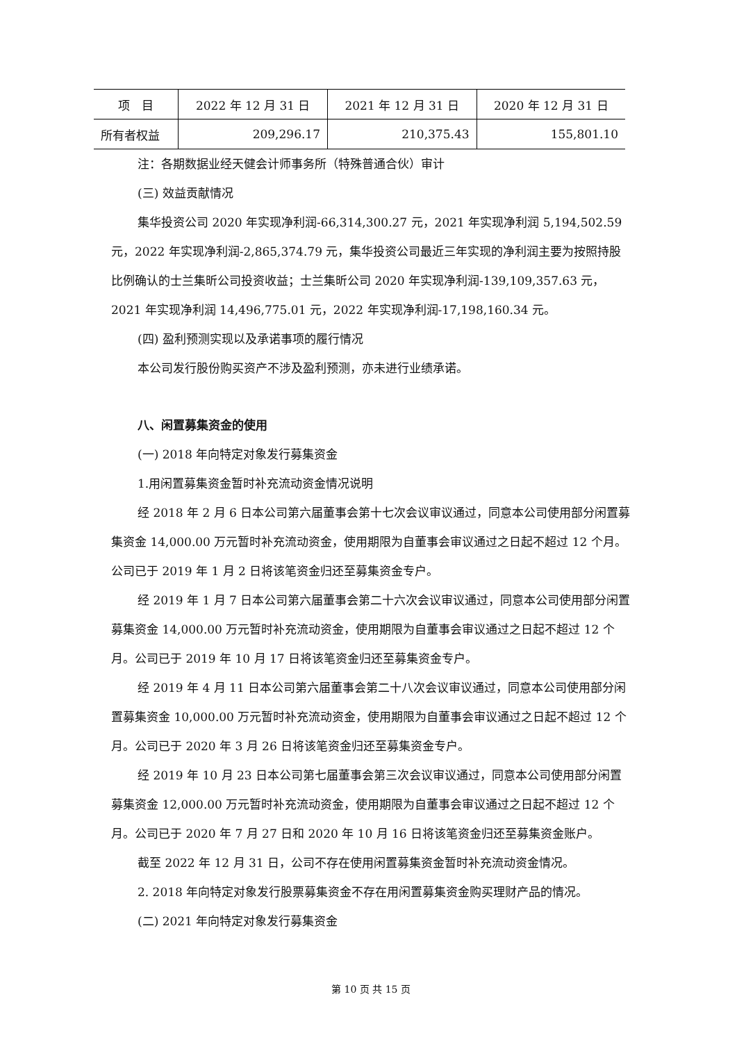| 项 目 | 2022 年 12 月 31 日 | 2021 年 12 月 31 日 | 2020 年 12 月 31 日 |
| --- | --- | --- | --- |
| 所有者权益 | 209,296.17 | 210,375.43 | 155,801.10 |
注：各期数据业经天健会计师事务所（特殊普通合伙）审计
(三) 效益贡献情况
集华投资公司 2020 年实现净利润-66,314,300.27 元，2021 年实现净利润 5,194,502.59 元，2022 年实现净利润-2,865,374.79 元，集华投资公司最近三年实现的净利润主要为按照持股比例确认的士兰集昕公司投资收益；士兰集昕公司 2020 年实现净利润-139,109,357.63 元，2021 年实现净利润 14,496,775.01 元，2022 年实现净利润-17,198,160.34 元。
(四) 盈利预测实现以及承诺事项的履行情况
本公司发行股份购买资产不涉及盈利预测，亦未进行业绩承诺。
八、闲置募集资金的使用
(一) 2018 年向特定对象发行募集资金
1.用闲置募集资金暂时补充流动资金情况说明
经 2018 年 2 月 6 日本公司第六届董事会第十七次会议审议通过，同意本公司使用部分闲置募集资金 14,000.00 万元暂时补充流动资金，使用期限为自董事会审议通过之日起不超过 12 个月。公司已于 2019 年 1 月 2 日将该笔资金归还至募集资金专户。
经 2019 年 1 月 7 日本公司第六届董事会第二十六次会议审议通过，同意本公司使用部分闲置募集资金 14,000.00 万元暂时补充流动资金，使用期限为自董事会审议通过之日起不超过 12 个月。公司已于 2019 年 10 月 17 日将该笔资金归还至募集资金专户。
经 2019 年 4 月 11 日本公司第六届董事会第二十八次会议审议通过，同意本公司使用部分闲置募集资金 10,000.00 万元暂时补充流动资金，使用期限为自董事会审议通过之日起不超过 12 个月。公司已于 2020 年 3 月 26 日将该笔资金归还至募集资金专户。
经 2019 年 10 月 23 日本公司第七届董事会第三次会议审议通过，同意本公司使用部分闲置募集资金 12,000.00 万元暂时补充流动资金，使用期限为自董事会审议通过之日起不超过 12 个月。公司已于 2020 年 7 月 27 日和 2020 年 10 月 16 日将该笔资金归还至募集资金账户。
截至 2022 年 12 月 31 日，公司不存在使用闲置募集资金暂时补充流动资金情况。
2. 2018 年向特定对象发行股票募集资金不存在用闲置募集资金购买理财产品的情况。
(二) 2021 年向特定对象发行募集资金
第 10 页 共 15 页